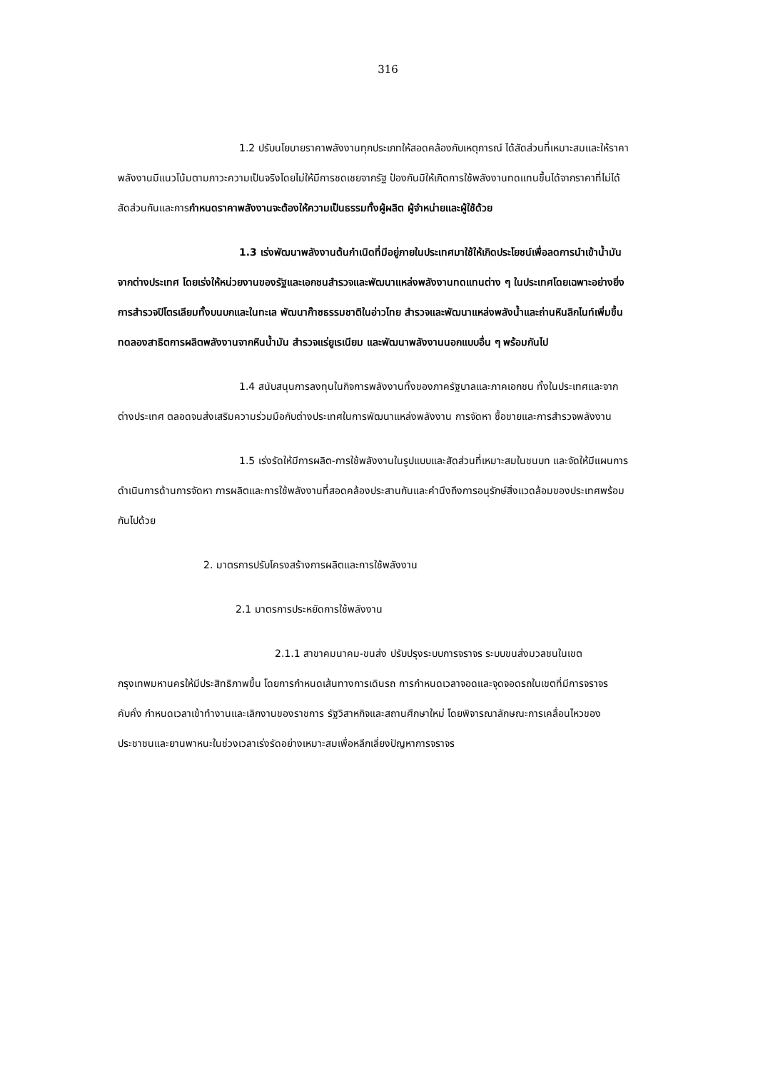316
1.2 ปรับนโยบายราคาพลังงานทุกประเภทให้สอดคล้องกับเหตุการณ์ ได้สัดส่วนที่เหมาะสมและให้ราคาพลังงานมีแนวโน้มตามภาวะความเป็นจริงโดยไม่ให้มีการชดเชยจากรัฐ ป้องกันมิให้เกิดการใช้พลังงานทดแทนขึ้นได้จากราคาที่ไม่ได้สัดส่วนกันและการกำหนดราคาพลังงานจะต้องให้ความเป็นธรรมทั้งผู้ผลิต ผู้จำหน่ายและผู้ใช้ด้วย
1.3 เร่งพัฒนาพลังงานต้นกำเนิดที่มีอยู่ภายในประเทศมาใช้ให้เกิดประโยชน์เพื่อลดการนำเข้าน้ำมันจากต่างประเทศ โดยเร่งให้หน่วยงานของรัฐและเอกชนสำรวจและพัฒนาแหล่งพลังงานทดแทนต่าง ๆ ในประเทศโดยเฉพาะอย่างยิ่งการสำรวจปิโตรเลียมทั้งบนบกและในทะเล พัฒนาก๊าซธรรมชาติในอ่าวไทย สำรวจและพัฒนาแหล่งพลังน้ำและถ่านหินลิกไนท์เพิ่มขึ้น ทดลองสาธิตการผลิตพลังงานจากหินน้ำมัน สำรวจแร่ยูเรเนียม และพัฒนาพลังงานนอกแบบอื่น ๆ พร้อมกันไป
1.4 สนับสนุนการลงทุนในกิจการพลังงานทั้งของภาครัฐบาลและภาคเอกชน ทั้งในประเทศและจากต่างประเทศ ตลอดจนส่งเสริมความร่วมมือกับต่างประเทศในการพัฒนาแหล่งพลังงาน การจัดหา ซื้อขายและการสำรวจพลังงาน
1.5 เร่งรัดให้มีการผลิต-การใช้พลังงานในรูปแบบและสัดส่วนที่เหมาะสมในชนบท และจัดให้มีแผนการดำเนินการด้านการจัดหา การผลิตและการใช้พลังงานที่สอดคล้องประสานกันและคำนึงถึงการอนุรักษ์สิ่งแวดล้อมของประเทศพร้อมกันไปด้วย
2. มาตรการปรับโครงสร้างการผลิตและการใช้พลังงาน
2.1 มาตรการประหยัดการใช้พลังงาน
2.1.1 สาขาคมนาคม-ขนส่ง ปรับปรุงระบบการจราจร ระบบขนส่งมวลชนในเขตกรุงเทพมหานครให้มีประสิทธิภาพขึ้น โดยการกำหนดเส้นทางการเดินรถ การกำหนดเวลาจอดและจุดจอดรถในเขตที่มีการจราจรคับคั่ง กำหนดเวลาเข้าทำงานและเลิกงานของราชการ รัฐวิสาหกิจและสถานศึกษาใหม่ โดยพิจารณาลักษณะการเคลื่อนไหวของประชาชนและยานพาหนะในช่วงเวลาเร่งรัดอย่างเหมาะสมเพื่อหลีกเลี่ยงปัญหาการจราจร